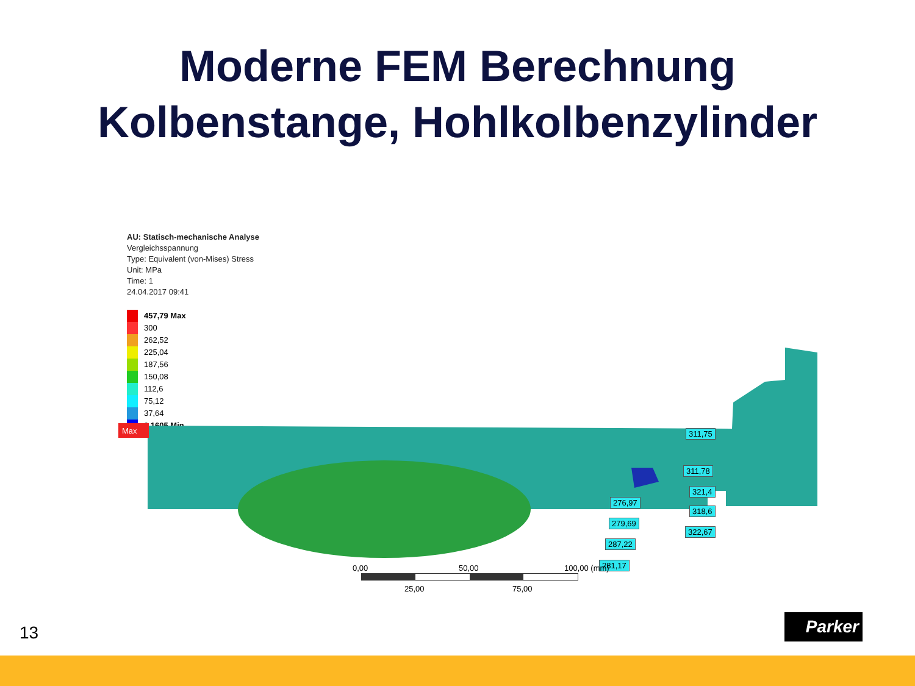Moderne FEM Berechnung
Kolbenstange, Hohlkolbenzylinder
AU: Statisch-mechanische Analyse
Vergleichsspannung
Type: Equivalent (von-Mises) Stress
Unit: MPa
Time: 1
24.04.2017 09:41
457,79 Max
300
262,52
225,04
187,56
150,08
112,6
75,12
37,64
0,1605 Min
Max
311,75
311,78
321,4
318,6
322,67
276,97
279,69
287,22
281,17
0,00 50,00 100,00 (mm)
25,00 75,00
13
Parker